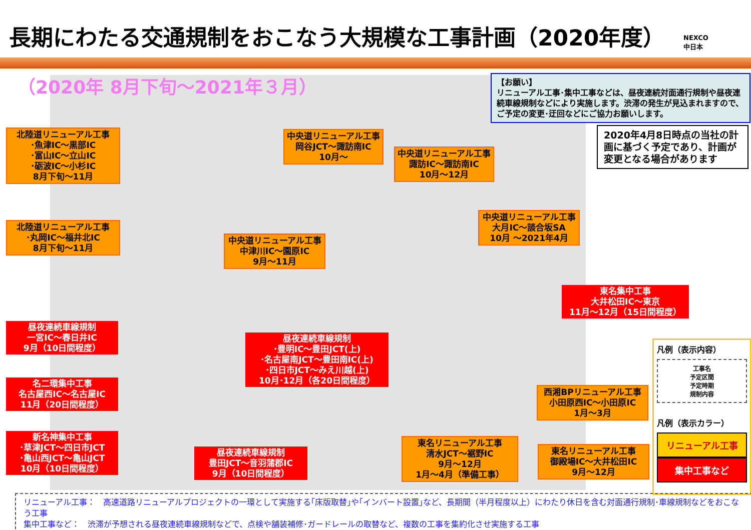長期にわたる交通規制をおこなう大規模な工事計画（2020年度）
NEXCO
中日本
（2020年 8月下旬～2021年３月）
【お願い】
リニューアル工事･集中工事などは、昼夜連続対面通行規制や昼夜連続車線規制などにより実施します。渋滞の発生が見込まれますので、ご予定の変更･迂回などにご協力お願いします。
2020年4月8日時点の当社の計画に基づく予定であり、計画が変更となる場合があります
北陸道リニューアル工事
･魚津IC～黒部IC
･富山IC～立山IC
･砺波IC～小杉IC
8月下旬～11月
北陸道リニューアル工事
･丸岡IC～福井北IC
8月下旬～11月
中央道リニューアル工事
岡谷JCT～諏訪南IC
10月～
中央道リニューアル工事
諏訪IC～諏訪南IC
10月～12月
中央道リニューアル工事
大月IC～談合坂SA
10月 ～2021年4月
中央道リニューアル工事
中津川IC～園原IC
9月～11月
東名集中工事
大井松田IC～東京
11月～12月（15日間程度）
昼夜連続車線規制
一宮IC～春日井IC
9月（10日間程度）
昼夜連続車線規制
･豊明IC～豊田JCT(上)
･名古屋南JCT～豊田南IC(上)
･四日市JCT～みえ川越(上)
10月･12月（各20日間程度）
名二環集中工事
名古屋西IC～名古屋IC
11月（20日間程度）
西湘BPリニューアル工事
小田原西IC～小田原IC
1月～3月
新名神集中工事
･草津JCT～四日市JCT
･亀山西JCT～亀山JCT
10月（10日間程度）
昼夜連続車線規制
豊田JCT～音羽蒲郡IC
9月（10日間程度）
東名リニューアル工事
清水JCT～裾野IC
9月～12月
1月～4月（準備工事）
東名リニューアル工事
御殿場IC～大井松田IC
9月～12月
凡例（表示内容）
工事名
予定区間
予定時期
規制内容
凡例（表示カラー）
リニューアル工事
集中工事など
リニューアル工事：　高速道路リニューアルプロジェクトの一環として実施する｢床版取替｣や｢インバート設置｣など、長期間（半月程度以上）にわたり休日を含む対面通行規制･車線規制などをおこなう工事
集中工事など：　渋滞が予想される昼夜連続車線規制などで、点検や舗装補修･ガードレールの取替など、複数の工事を集約化させ実施する工事